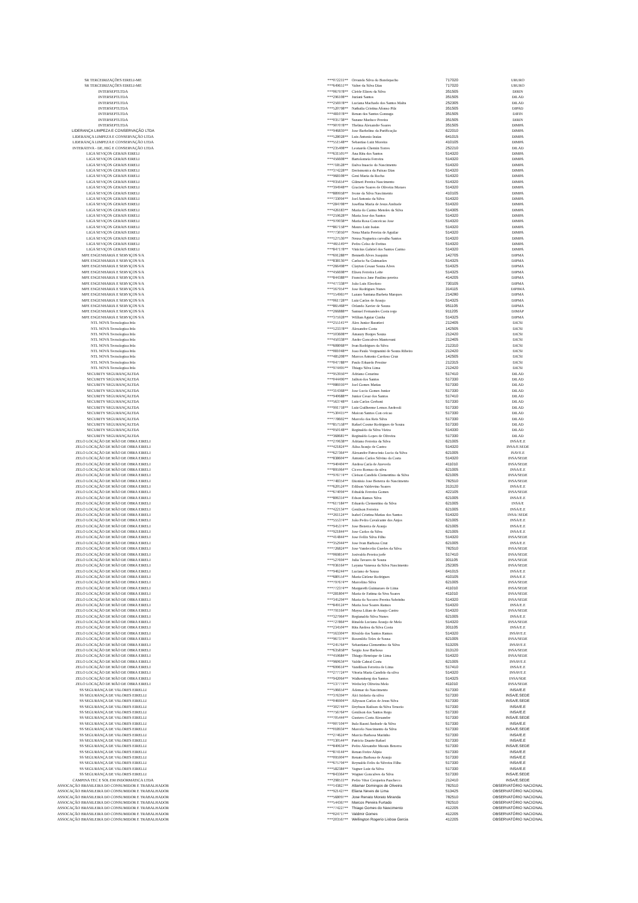| SR TERCEIRIZAÇÕES EIRELI-ME | | ***072211** | Orvando Silva do Bondepacho | 717020 | URURO |
| SR TERCEIRIZAÇÕES EIRELI-ME | | ***649651** | Valter da Silva Dias | 717020 | URURO |
| INTERSEPTLTDA | | ***067978** | Cleide Elizeu da Silva | 351505 | DIRIN |
| INTERSEPTLTDA | | ***296108** | Juziani Santos | 351505 | DILAD |
| INTERSEPTLTDA | | ***256978** | Luciana Machado dos Santos Malta | 252305 | DILAD |
| INTERSEPTLTDA | | ***520798** | Nathalia Cristina Afonso Pilz | 351505 | DIPAD |
| INTERSEPTLTDA | | ***481078** | Renan dos Santos Gonzaga | 351505 | DIFIN |
| INTERSEPTLTDA | | ***035738** | Suzane Marluce Pereira | 351505 | DIRIN |
| INTERSEPTLTDA | | ***907078** | Thelma Alexandre Soares | 351505 | DIMPA |
| LIDERANÇA LIMPEZA E CONSERVAÇÃO LTDA | | ***946839** | Jose Barbelino da Purificação | 622010 | DIMPA |
| LIDERANÇA LIMPEZA E CONSERVAÇÃO LTDA | | ***528028** | Luis Antonio Izaias | 641015 | DIMPA |
| LIDERANÇA LIMPEZA E CONSERVAÇÃO LTDA | | ***551548** | Sebastiao Luiz Moreira | 410105 | DIMPA |
| INTERATIVA - DE, HIG E CONSERVAÇÃO LTDA | | ***235408** | Leonardo Chemin Torres | 252210 | DILAD |
| LIGA SEVIÇOS GERAIS EIRELI | | ***631505** | Ana Rita dos Santos | 514320 | DIMPA |
| LIGA SEVIÇOS GERAIS EIRELI | | ***456608** | Bartolomeia Ferreira | 514320 | DIMPA |
| LIGA SEVIÇOS GERAIS EIRELI | | ***718528** | Dalva Inaacio do Nascimento | 514320 | DIMPA |
| LIGA SEVIÇOS GERAIS EIRELI | | ***374228** | Derismonica da Paixao Dias | 514320 | DIMPA |
| LIGA SEVIÇOS GERAIS EIRELI | | ***968108** | Geni Maria da Rocha | 514320 | DIMPA |
| LIGA SEVIÇOS GERAIS EIRELI | | ***035654** | Gilmeri Pereira Nascimento | 514320 | DIMPA |
| LIGA SEVIÇOS GERAIS EIRELI | | ***394948** | Graciete Soares de Oliveira Moraes | 514320 | DIMPA |
| LIGA SEVIÇOS GERAIS EIRELI | | ***889958** | Ivone da Silva Nascimento | 410105 | DIMPA |
| LIGA SEVIÇOS GERAIS EIRELI | | ***733094** | Joel Antonio da Silva | 514320 | DIMPA |
| LIGA SEVIÇOS GERAIS EIRELI | | ***284708** | Josefina Maria de Jesus Andrade | 514320 | DIMPA |
| LIGA SEVIÇOS GERAIS EIRELI | | ***426183** | Maria do Carmo Mendes da Silva | 514305 | DIMPA |
| LIGA SEVIÇOS GERAIS EIRELI | | ***259628** | Maria Jose dos Santos | 514320 | DIMPA |
| LIGA SEVIÇOS GERAIS EIRELI | | ***970038** | Maria Rosa Conceicao Jose | 514320 | DIMPA |
| LIGA SEVIÇOS GERAIS EIRELI | | ***867158** | Mauro Luiz Isaias | 514320 | DIMPA |
| LIGA SEVIÇOS GERAIS EIRELI | | ***773056** | Nena Maria Pereira de Aguilar | 514320 | DIMPA |
| LIGA SEVIÇOS GERAIS EIRELI | | ***127536** | Neusa Nogueira carvalho Santos | 514320 | DIMPA |
| LIGA SEVIÇOS GERAIS EIRELI | | ***465149** | Pedro Celso de Freitas | 514320 | DIMPA |
| LIGA SEVIÇOS GERAIS EIRELI | | ***847178** | Vinicius Gabriel dos Santos Carmo | 514320 | DIMPA |
| MPE ENGENHARIA E SERVIÇOS S/A | | ***691288** | Benneth Alves Joaquim | 142705 | DIPMA |
| MPE ENGENHARIA E SERVIÇOS S/A | | ***838136** | Carlucio Sa Guimarães | 514325 | DIPMA |
| MPE ENGENHARIA E SERVIÇOS S/A | | ***266498** | Clayton Cesaar Souza Alves | 514325 | DIPMA |
| MPE ENGENHARIA E SERVIÇOS S/A | | ***456698** | Eliseu Ferreira Leite | 514325 | DIPMA |
| MPE ENGENHARIA E SERVIÇOS S/A | | ***844388** | Francisca Jane Paulino pereira | 414205 | DIPMA |
| MPE ENGENHARIA E SERVIÇOS S/A | | ***477338** | João Luis Eleodoro | 730105 | DIPMA |
| MPE ENGENHARIA E SERVIÇOS S/A | | ***167954** | Jose Rodrigues Nunes | 314115 | DIPIMA |
| MPE ENGENHARIA E SERVIÇOS S/A | | ***154965** | Lazaro Santana Barbeta Marques | 214280 | DIPMA |
| MPE ENGENHARIA E SERVIÇOS S/A | | ***061728** | Luiz Carlos de Araujo | 514325 | DIPMA |
| MPE ENGENHARIA E SERVIÇOS S/A | | ***865468** | Orlando Xavier de Souza | 951105 | DIPMA |
| MPE ENGENHARIA E SERVIÇOS S/A | | ***266888** | Samuel Fernandes Costa rego | 911205 | DIMAP |
| MPE ENGENHARIA E SERVIÇOS S/A | | ***375928** | Willian Aguiar Cunha | 514325 | DIPMA |
| NTL NOVA Tecnologioa ltda | | ***255141** | Alex Junior Baratieri | 212405 | DICSI |
| NTL NOVA Tecnologioa ltda | | ***123378** | Alexandre Costa | 142505 | DICSI |
| NTL NOVA Tecnologioa ltda | | ***103608** | Amaury Borges Souza | 212420 | DICSI |
| NTL NOVA Tecnologioa ltda | | ***450338** | Andre Goncalves Mantovani | 212405 | DICSI |
| NTL NOVA Tecnologioa ltda | | ***608068** | Ivan Rodrigues da Silva | 212310 | DICSI |
| NTL NOVA Tecnologioa ltda | | ***081048** | Joao Paulo Vergnanini de Souza Ribeiro | 212420 | DICSI |
| NTL NOVA Tecnologioa ltda | | ***485208** | Marcos Antonio Cardoso Cruz | 142505 | DICSI |
| NTL NOVA Tecnologioa ltda | | ***047788** | Paulo Eduardo Pessine | 212315 | DICSI |
| NTL NOVA Tecnologioa ltda | | ***974495** | Thiago Silva Lima | 212420 | DICSI |
| SECURITY SEGURANÇALTDA | | ***953956** | Adriano Cezarino | 517410 | DILAD |
| SECURITY SEGURANÇALTDA | | ***044496** | Jailton dos Santos | 517330 | DILAD |
| SECURITY SEGURANÇALTDA | | ***086916** | Joel Gomes Matias | 517330 | DILAD |
| SECURITY SEGURANÇALTDA | | ***314368** | Jose Lucio Gomes Junior | 517330 | DILAD |
| SECURITY SEGURANÇALTDA | | ***940688** | Junior Cesar dos Santos | 517410 | DILAD |
| SECURITY SEGURANÇALTDA | | ***563748** | Luiz Carlos Gerboni | 517330 | DILAD |
| SECURITY SEGURANÇALTDA | | ***991718** | Luiz Guilherme Lemos Andreoli | 517330 | DILAD |
| SECURITY SEGURANÇALTDA | | ***530415** | Maicon Santos Con ceicao | 517330 | DILAD |
| SECURITY SEGURANÇALTDA | | ***778602** | Marcelo dos Reis Silva | 517330 | DILAD |
| SECURITY SEGURANÇALTDA | | ***857558** | Rafael Cosme Rodrigues de Souza | 517330 | DILAD |
| SECURITY SEGURANÇALTDA | | ***050148** | Reginaldo da Silva Vieira | 514330 | DILAD |
| SECURITY SEGURANÇALTDA | | ***368681** | Reginaldo Lopes de Oliveira | 517330 | DILAD |
| ZELO LOCAÇÃO DE MÃO DE OBRA EIRELI | | ***270638** | Adriano Ferreira da Silva | 621005 | INSA/E.E |
| ZELO LOCAÇÃO DE MÃO DE OBRA EIRELI | | ***421824** | Ailsa Araujo de Castro | 514320 | INSA/E.SEDE |
| ZELO LOCAÇÃO DE MÃO DE OBRA EIRELI | | ***627364** | Alexandre Patrocinio Lucio da Silva | 621005 | ISAVE.E |
| ZELO LOCAÇÃO DE MÃO DE OBRA EIRELI | | ***838604** | Antonio Carlos Silvino da Costa | 514320 | INSA/SEDE |
| ZELO LOCAÇÃO DE MÃO DE OBRA EIRELI | | ***940404** | Andrea Carla de Azevedo | 411010 | INSA/SEDE |
| ZELO LOCAÇÃO DE MÃO DE OBRA EIRELI | | ***895964** | Cicero Romao da silva | 621005 | INSA/E.E |
| ZELO LOCAÇÃO DE MÃO DE OBRA EIRELI | | ***976774** | Cleison Candido Clementino da Silva | 621005 | INSA/SEDE |
| ZELO LOCAÇÃO DE MÃO DE OBRA EIRELI | | ***748354** | Dionisio Jose Bezerra do Nascimento | 782510 | INSA/SEDE |
| ZELO LOCAÇÃO DE MÃO DE OBRA EIRELI | | ***620524** | Edilson Valdevino Soares | 313120 | INSA/E.E |
| ZELO LOCAÇÃO DE MÃO DE OBRA EIRELI | | ***674094** | Ednalda Ferreira Gomes | 422105 | INSA/SEDE |
| ZELO LOCAÇÃO DE MÃO DE OBRA EIRELI | | ***806314** | Edson Ramos Silva | 621005 | INSA/E.E |
| ZELO LOCAÇÃO DE MÃO DE OBRA EIRELI | | ***617184** | Eduardo Clementino da Silva | 621005 | INSA/E |
| ZELO LOCAÇÃO DE MÃO DE OBRA EIRELI | | ***422134** | Genilson Ferreira | 621005 | INSA/E.E |
| ZELO LOCAÇÃO DE MÃO DE OBRA EIRELI | | ***261124** | Isabel Cristina Matias dos Santos | 514320 | INSA/.SEDE |
| ZELO LOCAÇÃO DE MÃO DE OBRA EIRELI | | ***555374** | João Pedro Cavalcante dos Anjos | 621005 | INSA/E.E |
| ZELO LOCAÇÃO DE MÃO DE OBRA EIRELI | | ***945374** | Jose Bezerra de Araujo | 621005 | INSA/E.E |
| ZELO LOCAÇÃO DE MÃO DE OBRA EIRELI | | ***921844** | Jose Carlos da Silva | 621005 | INSA/E.E |
| ZELO LOCAÇÃO DE MÃO DE OBRA EIRELI | | ***414844** | Jose Fellix Silva Filho | 514320 | INSA/SEDE |
| ZELO LOCAÇÃO DE MÃO DE OBRA EIRELI | | ***352944** | Jose Ivan Barbosa Cruz | 621005 | INSA/E.E |
| ZELO LOCAÇÃO DE MÃO DE OBRA EIRELI | | ***726824** | Jose Vandecelio Guedes da Silva | 782510 | INSA/SEDE |
| ZELO LOCAÇÃO DE MÃO DE OBRA EIRELI | | ***069814** | Josivaldo Pereira jorfe | 517410 | INSA/SEDE |
| ZELO LOCAÇÃO DE MÃO DE OBRA EIRELI | | ***527694** | Julia Tavares de Souza | 301105 | INSA/SEDE |
| ZELO LOCAÇÃO DE MÃO DE OBRA EIRELI | | ***036164** | Layana Vanessa da Silva Nascimento | 252305 | INSA/SEDE |
| ZELO LOCAÇÃO DE MÃO DE OBRA EIRELI | | ***946244** | Luciano de Sousa | 641015 | INSA/E.E |
| ZELO LOCAÇÃO DE MÃO DE OBRA EIRELI | | ***680554** | Maria Girlene Rodrigues | 410105 | INSA/E.E |
| ZELO LOCAÇÃO DE MÃO DE OBRA EIRELI | | ***797674** | Marcelino Silva | 621005 | INSA/SEDE |
| ZELO LOCAÇÃO DE MÃO DE OBRA EIRELI | | ***772374** | Margareth Guimaraes de Lima | 411010 | INSA/SEDE |
| ZELO LOCAÇÃO DE MÃO DE OBRA EIRELI | | ***281804** | Maria de Fatima da Siva Soares | 411010 | INSA/SEDE |
| ZELO LOCAÇÃO DE MÃO DE OBRA EIRELI | | ***345294** | Maria do Socorro Pereira Sobrinho | 514320 | INSA/SEDE |
| ZELO LOCAÇÃO DE MÃO DE OBRA EIRELI | | ***849124** | Maria Jose Soares Ramos | 514320 | INSA/E.E |
| ZELO LOCAÇÃO DE MÃO DE OBRA EIRELI | | ***791164** | Maysa Lilian de Araujo Castro | 514320 | INSA/SEDE |
| ZELO LOCAÇÃO DE MÃO DE OBRA EIRELI | | ***327964** | Regianaldo Silva Nunes | 621005 | INSA/E.E |
| ZELO LOCAÇÃO DE MÃO DE OBRA EIRELI | | ***727864** | Rinaldo Luciano Araujo de Melo | 514320 | INSA/SEDE |
| ZELO LOCAÇÃO DE MÃO DE OBRA EIRELI | | ***234504** | Rita Andrea da Silva Costa | 301105 | INSA/E.E |
| ZELO LOCAÇÃO DE MÃO DE OBRA EIRELI | | ***163304** | Rivaldo dos Santos Ramos | 514320 | INSAVE.E |
| ZELO LOCAÇÃO DE MÃO DE OBRA EIRELI | | ***967374** | Rosenildo Teles de Sousa | 621005 | INSA/SEDE |
| ZELO LOCAÇÃO DE MÃO DE OBRA EIRELI | | ***245764** | Sebastiana Clementino da Silva | 513205 | INSAVE.E |
| ZELO LOCAÇÃO DE MÃO DE OBRA EIRELI | | ***635858** | Sergio Jose Barbosa | 313120 | INSA/SEDE |
| ZELO LOCAÇÃO DE MÃO DE OBRA EIRELI | | ***459684** | Thiago Henrique de Lima | 514320 | INSA/SEDE |
| ZELO LOCAÇÃO DE MÃO DE OBRA EIRELI | | ***960634** | Valdir Cabral Costa | 621005 | INSAVE.E |
| ZELO LOCAÇÃO DE MÃO DE OBRA EIRELI | | ***699614** | Vandilson Ferreira de Lima | 517410 | INSA/E.E |
| ZELO LOCAÇÃO DE MÃO DE OBRA EIRELI | | ***277724** | Vitoria Maria Candido da silva | 514320 | INSAVE.E |
| ZELO LOCAÇÃO DE MÃO DE OBRA EIRELI | | ***942064** | Walkemberg dos Santos | 514325 | INSA/SDE |
| ZELO LOCAÇÃO DE MÃO DE OBRA EIRELI | | ***137774** | Wedscley Oliveira Melo | 411010 | INSA/SEDE |
| SS SEGURANÇA DE VALORES EIRELLI | | ***596654** | Ademar do Nascimento | 517330 | INSA/E.E |
| SS SEGURANÇA DE VALORES EIRELLI | | ***376394** | Alci Isidorio da silva | 517330 | INSA/E.SEDE |
| SS SEGURANÇA DE VALORES EIRELLI | | ***046904** | Allysson Carlos de Jesus Silva | 517330 | INSA/E.SEDE |
| SS SEGURANÇA DE VALORES EIRELLI | | ***302744** | Deybson Railson da Silva Tenorio | 517330 | INSA/E.E |
| SS SEGURANÇA DE VALORES EIRELLI | | ***756764** | Genilson dos Santos Rego | 517330 | INSA/E.E |
| SS SEGURANÇA DE VALORES EIRELLI | | ***705444** | Gustavo Costa Alexandre | 517330 | INSA/E.SEDE |
| SS SEGURANÇA DE VALORES EIRELLI | | ***007104** | Italo Raoni Andrade da Silva | 517330 | INSA/E.E |
| SS SEGURANÇA DE VALORES EIRELLI | | ***018934** | Marcelo Nascimento da Silva | 517330 | INSA/E.SEDE |
| SS SEGURANÇA DE VALORES EIRELLI | | ***274624** | Marcio Barbosa Marinho | 517330 | INSA/E.E |
| SS SEGURANÇA DE VALORES EIRELLI | | ***130544** | Patricio Duarte Rafael | 517330 | INSA/E.E |
| SS SEGURANÇA DE VALORES EIRELLI | | ***840634** | Pedro Alexandre Morais Bezerra | 517330 | INSA/E.SEDE |
| SS SEGURANÇA DE VALORES EIRELLI | | ***874144** | Renan Freire Alipio | 517330 | INSA/E.E |
| SS SEGURANÇA DE VALORES EIRELLI | | ***095904** | Renato Barbosa de Araujo | 517330 | INSA/E.E |
| SS SEGURANÇA DE VALORES EIRELLI | | ***675794** | Reynaldo Felix da Silveira Filho | 517330 | INSA/E.E |
| SS SEGURANÇA DE VALORES EIRELLI | | ***582384** | Vagner Luiz da Silva | 517330 | INSA/E.E |
| SS SEGURANÇA DE VALORES EIRELLI | | ***843364** | Wagner Goncalves da Silva | 517330 | INSA/E.SEDE |
| CAMPINA TEC E SOL EM INDORMATICA LTDA | | ***298511** | Pedro Vitor Cerqueira Paacheco | 212410 | INSA/E.SEDE |
| ASSOCAÇÃO BRASILEIRA DO CONSUMIDOR E TRABALHADOR | | ***143827** | Altamar Domingos de Oliveira | 782510 | OBSERVATÓRIO NACIONAL |
| ASSOCAÇÃO BRASILEIRA DO CONSUMIDOR E TRABALHADOR | | ***921427** | Eliana Neves de Lima | 513425 | OBSERVATÓRIO NACIONAL |
| ASSOCAÇÃO BRASILEIRA DO CONSUMIDOR E TRABALHADOR | | ***568097** | Jose Renato Morato Miranda | 782510 | OBSERVATÓRIO NACIONAL |
| ASSOCAÇÃO BRASILEIRA DO CONSUMIDOR E TRABALHADOR | | ***544367** | Marcos Pereira Furtado | 782510 | OBSERVATÓRIO NACIONAL |
| ASSOCAÇÃO BRASILEIRA DO CONSUMIDOR E TRABALHADOR | | ***774227** | Thiago Gomes do Nascimento | 412205 | OBSERVATÓRIO NACIONAL |
| ASSOCAÇÃO BRASILEIRA DO CONSUMIDOR E TRABALHADOR | | ***024717** | Valdmir Gomes | 412205 | OBSERVATÓRIO NACIONAL |
| ASSOCAÇÃO BRASILEIRA DO CONSUMIDOR E TRABALHADOR | | ***203567** | Wellington Rogerio Lisboa Garcia | 412205 | OBSERVATÓRIO NACIONAL |